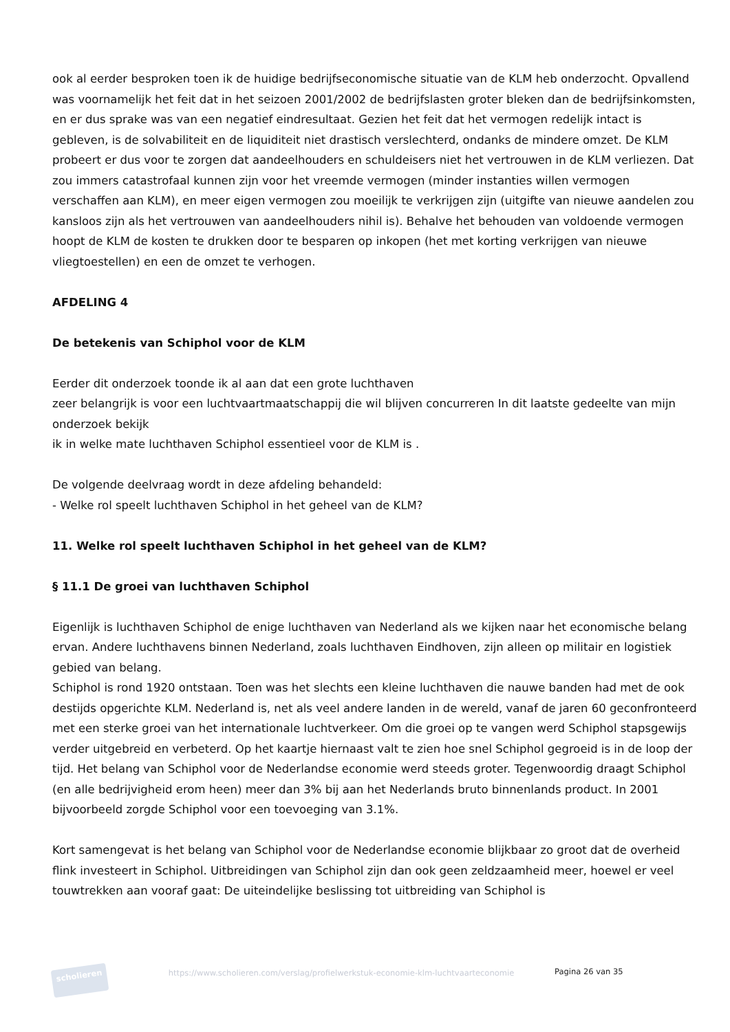ook al eerder besproken toen ik de huidige bedrijfseconomische situatie van de KLM heb onderzocht. Opvallend was voornamelijk het feit dat in het seizoen 2001/2002 de bedrijfslasten groter bleken dan de bedrijfsinkomsten, en er dus sprake was van een negatief eindresultaat. Gezien het feit dat het vermogen redelijk intact is gebleven, is de solvabiliteit en de liquiditeit niet drastisch verslechterd, ondanks de mindere omzet. De KLM probeert er dus voor te zorgen dat aandeelhouders en schuldeisers niet het vertrouwen in de KLM verliezen. Dat zou immers catastrofaal kunnen zijn voor het vreemde vermogen (minder instanties willen vermogen verschaffen aan KLM), en meer eigen vermogen zou moeilijk te verkrijgen zijn (uitgifte van nieuwe aandelen zou kansloos zijn als het vertrouwen van aandeelhouders nihil is). Behalve het behouden van voldoende vermogen hoopt de KLM de kosten te drukken door te besparen op inkopen (het met korting verkrijgen van nieuwe vliegtoestellen) en een de omzet te verhogen.
AFDELING 4
De betekenis van Schiphol voor de KLM
Eerder dit onderzoek toonde ik al aan dat een grote luchthaven
zeer belangrijk is voor een luchtvaartmaatschappij die wil blijven concurreren In dit laatste gedeelte van mijn onderzoek bekijk
ik in welke mate luchthaven Schiphol essentieel voor de KLM is .
De volgende deelvraag wordt in deze afdeling behandeld:
- Welke rol speelt luchthaven Schiphol in het geheel van de KLM?
11. Welke rol speelt luchthaven Schiphol in het geheel van de KLM?
§ 11.1 De groei van luchthaven Schiphol
Eigenlijk is luchthaven Schiphol de enige luchthaven van Nederland als we kijken naar het economische belang ervan. Andere luchthavens binnen Nederland, zoals luchthaven Eindhoven, zijn alleen op militair en logistiek gebied van belang.
Schiphol is rond 1920 ontstaan. Toen was het slechts een kleine luchthaven die nauwe banden had met de ook destijds opgerichte KLM. Nederland is, net als veel andere landen in de wereld, vanaf de jaren 60 geconfronteerd met een sterke groei van het internationale luchtverkeer. Om die groei op te vangen werd Schiphol stapsgewijs verder uitgebreid en verbeterd. Op het kaartje hiernaast valt te zien hoe snel Schiphol gegroeid is in de loop der tijd. Het belang van Schiphol voor de Nederlandse economie werd steeds groter. Tegenwoordig draagt Schiphol (en alle bedrijvigheid erom heen) meer dan 3% bij aan het Nederlands bruto binnenlands product. In 2001 bijvoorbeeld zorgde Schiphol voor een toevoeging van 3.1%.
Kort samengevat is het belang van Schiphol voor de Nederlandse economie blijkbaar zo groot dat de overheid flink investeert in Schiphol. Uitbreidingen van Schiphol zijn dan ook geen zeldzaamheid meer, hoewel er veel touwtrekken aan vooraf gaat: De uiteindelijke beslissing tot uitbreiding van Schiphol is
scholieren
https://www.scholieren.com/verslag/profielwerkstuk-economie-klm-luchtvaarteconomie
Pagina 26 van 35